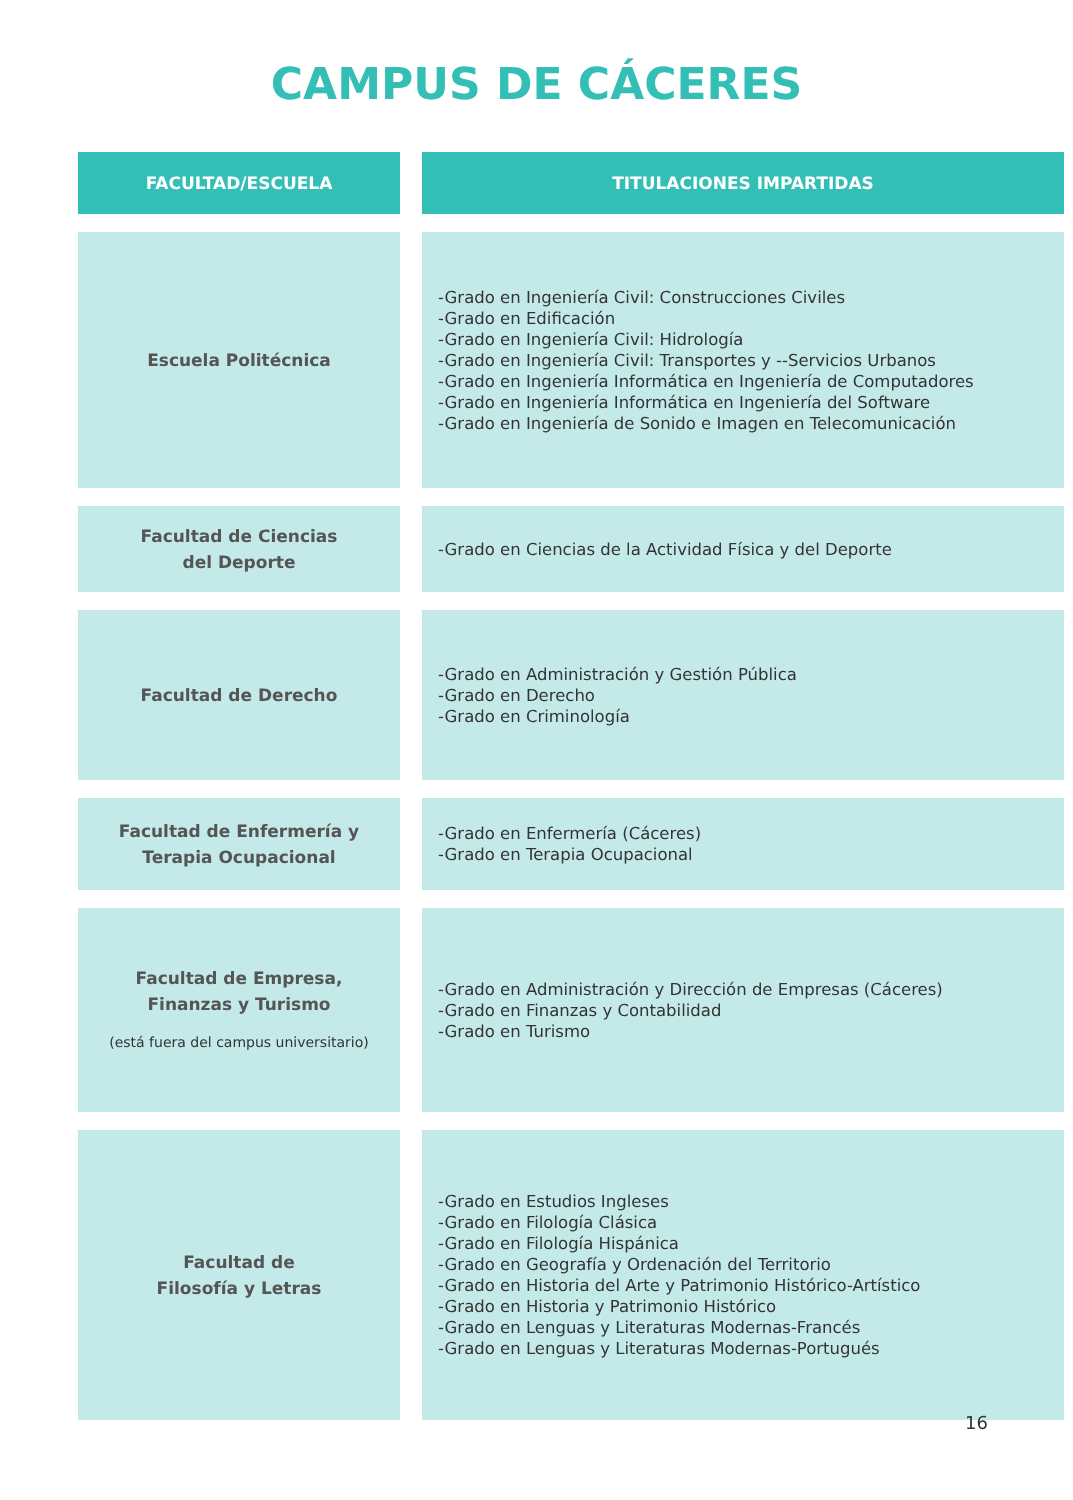CAMPUS DE CÁCERES
| FACULTAD/ESCUELA | TITULACIONES IMPARTIDAS |
| --- | --- |
| Escuela Politécnica | -Grado en Ingeniería Civil: Construcciones Civiles -Grado en Edificación -Grado en Ingeniería Civil: Hidrología -Grado en Ingeniería Civil: Transportes y --Servicios Urbanos -Grado en Ingeniería Informática en Ingeniería de Computadores -Grado en Ingeniería Informática en Ingeniería del Software -Grado en Ingeniería de Sonido e Imagen en Telecomunicación |
| Facultad de Ciencias del Deporte | -Grado en Ciencias de la Actividad Física y del Deporte |
| Facultad de Derecho | -Grado en Administración y Gestión Pública -Grado en Derecho -Grado en Criminología |
| Facultad de Enfermería y Terapia Ocupacional | -Grado en Enfermería (Cáceres) -Grado en Terapia Ocupacional |
| Facultad de Empresa, Finanzas y Turismo (está fuera del campus universitario) | -Grado en Administración y Dirección de Empresas (Cáceres) -Grado en Finanzas y Contabilidad -Grado en Turismo |
| Facultad de Filosofía y Letras | -Grado en Estudios Ingleses -Grado en Filología Clásica -Grado en Filología Hispánica -Grado en Geografía y Ordenación del Territorio -Grado en Historia del Arte y Patrimonio Histórico-Artístico -Grado en Historia y Patrimonio Histórico -Grado en Lenguas y Literaturas Modernas-Francés -Grado en Lenguas y Literaturas Modernas-Portugués |
16